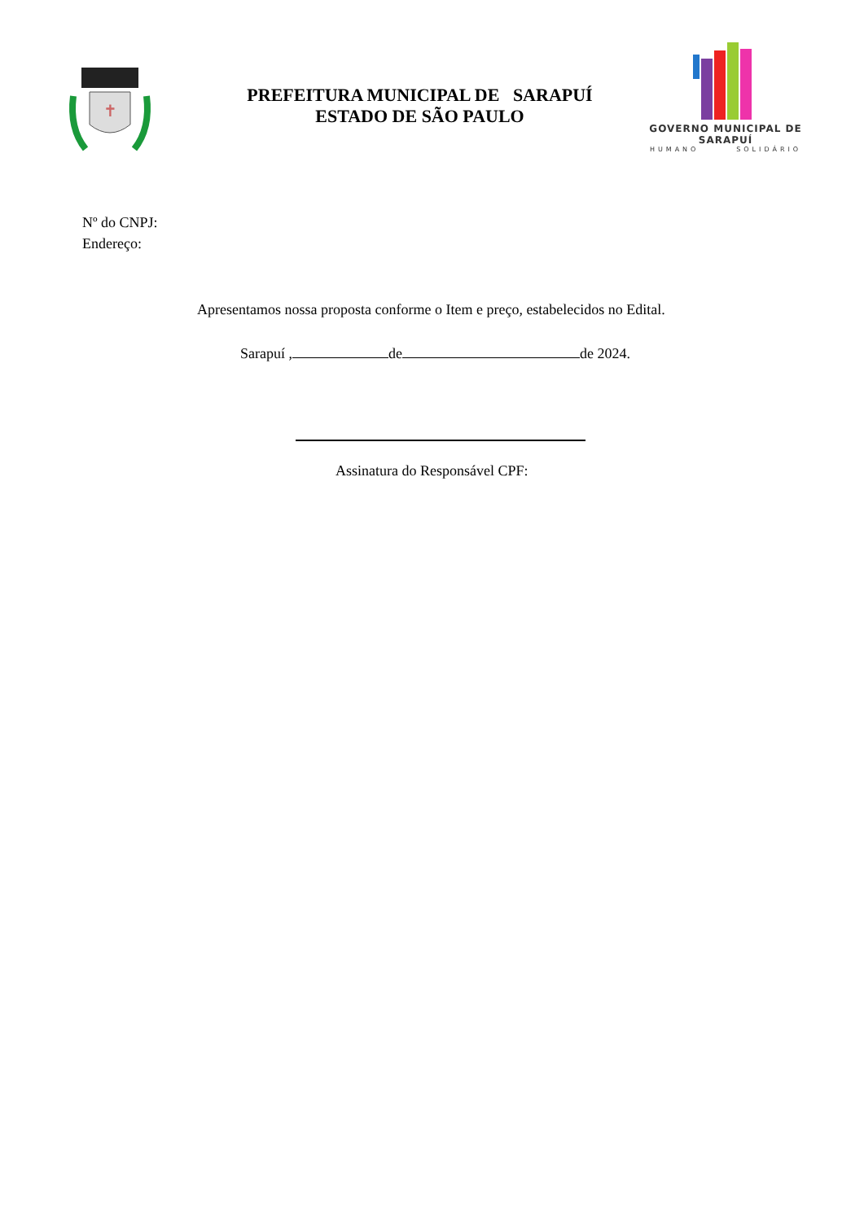✝
PREFEITURA MUNICIPAL DE SARAPUÍ
ESTADO DE SÃO PAULO
GOVERNO MUNICIPAL DE SARAPUÍ
HUMANO SOLIDÁRIO
Nº do CNPJ:
Endereço:
Apresentamos nossa proposta conforme o Item e preço, estabelecidos no Edital.
Sarapuí , de de 2024.
Assinatura do Responsável CPF: